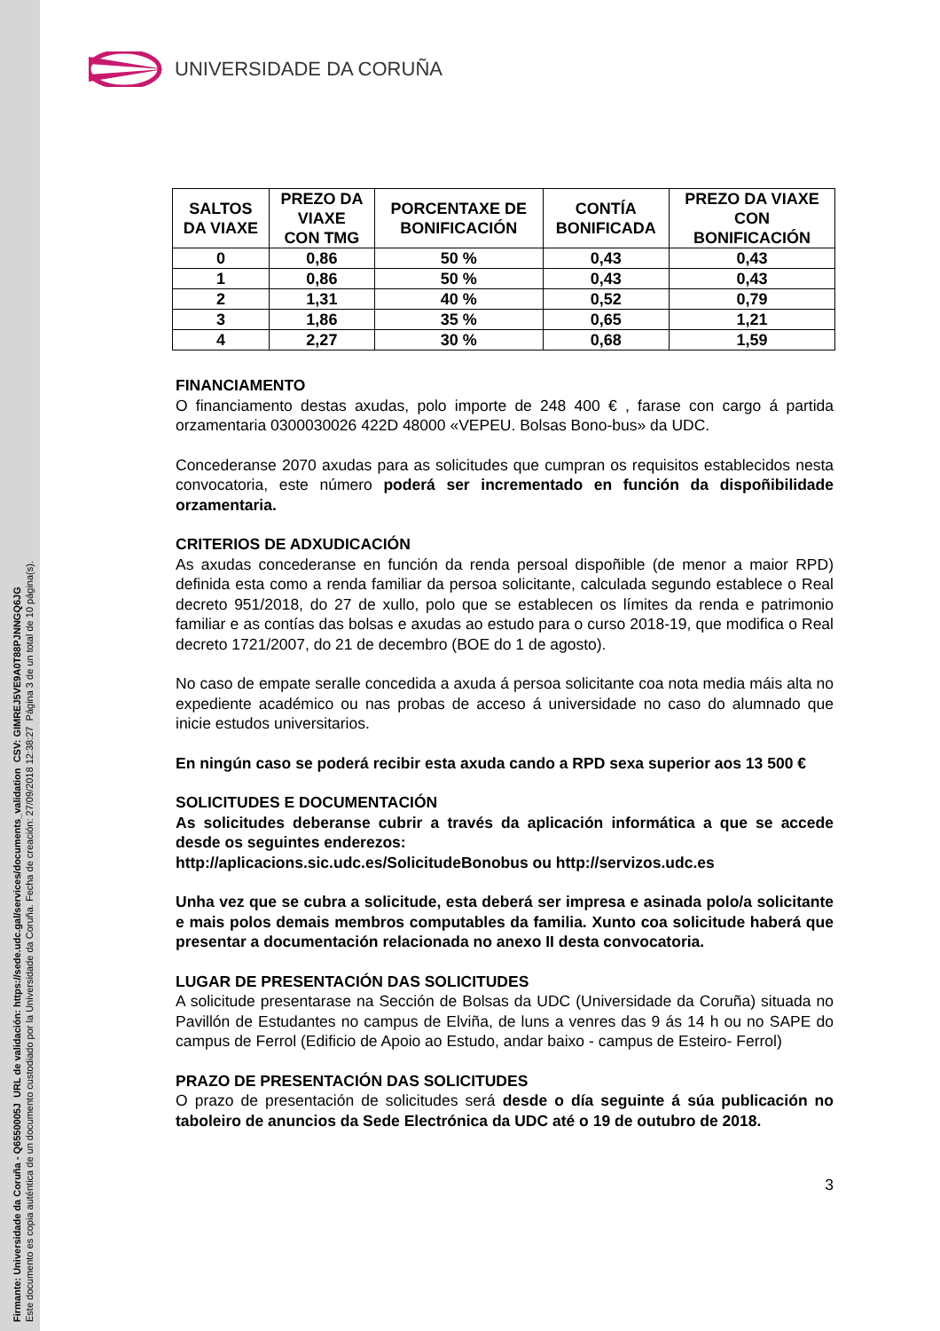Firmante: Universidade da Coruña - Q6550005J URL de validación: https://sede.udc.gal/services/documents_validation CSV: GIMREJ5VE9A0T88PJNNGQ6JG
Este documento es copia auténtica de un documento custodiado por la Universidade da Coruña. Fecha de creación: 27/09/2018 12:38:27 Página 3 de un total de 10 página(s).
UNIVERSIDADE DA CORUÑA
| SALTOS DA VIAXE | PREZO DA VIAXE CON TMG | PORCENTAXE DE BONIFICACIÓN | CONTÍA BONIFICADA | PREZO DA VIAXE CON BONIFICACIÓN |
| --- | --- | --- | --- | --- |
| 0 | 0,86 | 50 % | 0,43 | 0,43 |
| 1 | 0,86 | 50 % | 0,43 | 0,43 |
| 2 | 1,31 | 40 % | 0,52 | 0,79 |
| 3 | 1,86 | 35 % | 0,65 | 1,21 |
| 4 | 2,27 | 30 % | 0,68 | 1,59 |
FINANCIAMENTO
O financiamento destas axudas, polo importe de 248 400 € , farase con cargo á partida orzamentaria 0300030026 422D 48000 «VEPEU. Bolsas Bono-bus» da UDC.
Concederanse 2070 axudas para as solicitudes que cumpran os requisitos establecidos nesta convocatoria, este número poderá ser incrementado en función da dispoñibilidade orzamentaria.
CRITERIOS DE ADXUDICACIÓN
As axudas concederanse en función da renda persoal dispoñible (de menor a maior RPD) definida esta como a renda familiar da persoa solicitante, calculada segundo establece o Real decreto 951/2018, do 27 de xullo, polo que se establecen os límites da renda e patrimonio familiar e as contías das bolsas e axudas ao estudo para o curso 2018-19, que modifica o Real decreto 1721/2007, do 21 de decembro (BOE do 1 de agosto).
No caso de empate seralle concedida a axuda á persoa solicitante coa nota media máis alta no expediente académico ou nas probas de acceso á universidade no caso do alumnado que inicie estudos universitarios.
En ningún caso se poderá recibir esta axuda cando a RPD sexa superior aos 13 500 €
SOLICITUDES E DOCUMENTACIÓN
As solicitudes deberanse cubrir a través da aplicación informática a que se accede desde os seguintes enderezos:
http://aplicacions.sic.udc.es/SolicitudeBonobus ou http://servizos.udc.es
Unha vez que se cubra a solicitude, esta deberá ser impresa e asinada polo/a solicitante e mais polos demais membros computables da familia. Xunto coa solicitude haberá que presentar a documentación relacionada no anexo II desta convocatoria.
LUGAR DE PRESENTACIÓN DAS SOLICITUDES
A solicitude presentarase na Sección de Bolsas da UDC (Universidade da Coruña) situada no Pavillón de Estudantes no campus de Elviña, de luns a venres das 9 ás 14 h ou no SAPE do campus de Ferrol (Edificio de Apoio ao Estudo, andar baixo - campus de Esteiro- Ferrol)
PRAZO DE PRESENTACIÓN DAS SOLICITUDES
O prazo de presentación de solicitudes será desde o día seguinte á súa publicación no taboleiro de anuncios da Sede Electrónica da UDC até o 19 de outubro de 2018.
3